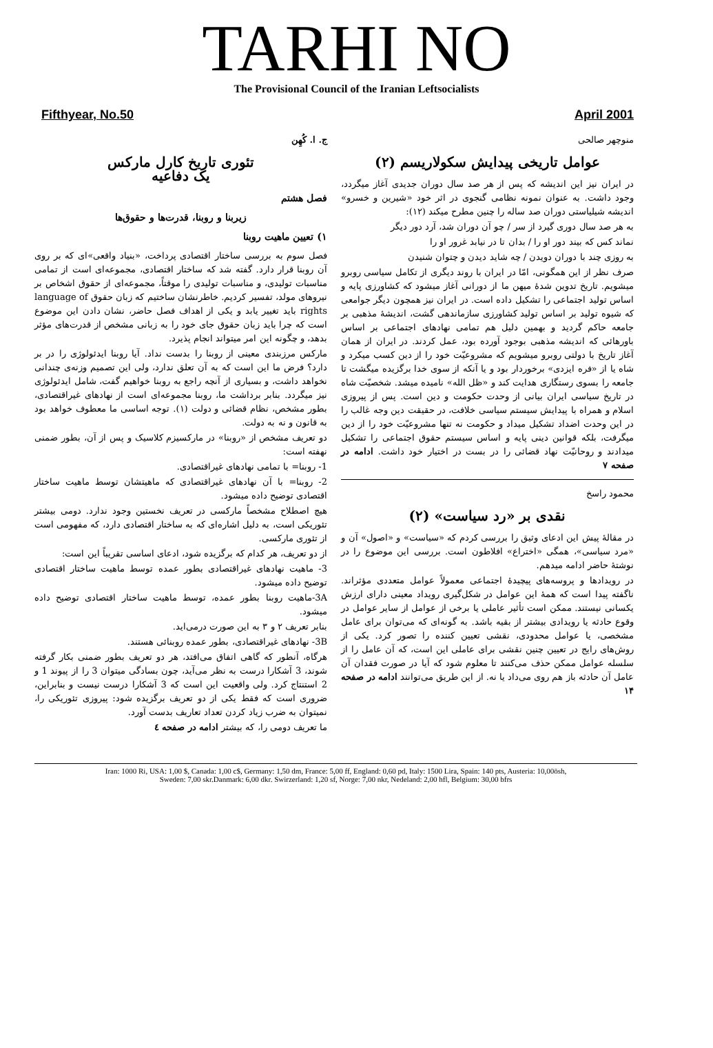TARHI NO
The Provisional Council of the Iranian Leftsocialists
Fifthyear, No.50 April 2001
منوچهر صالحی
عوامل تاریخی پیدایش سکولاریسم (۲)
در ایران نیز این اندیشه که پس از هر صد سال دوران جدیدی آغاز میگردد، وجود داشت. به عنوان نمونه نظامی گنجوی در اثر خود «شیرین و خسرو» اندیشه شیلیاستی دوران صد ساله را چنین مطرح میکند (۱۲):
به هر صد سال دوری گیرد از سر / چو آن دوران شد، آرد دور دیگر
نماند کس که بیند دور او را / بدان تا در نیابد غرور او را
به روزی چند با دوران دویدن / چه شاید دیدن و چتوان شنیدن
صرف نظر از این همگونی، امّا در ایران با روند دیگری از تکامل سیاسی روبرو میشویم. تاریخ تدوین شدهٔ میهن ما از دورانی آغاز میشود که کشاورزی پایه و اساس تولید اجتماعی را تشکیل داده است. در ایران نیز همچون دیگر جوامعی که شیوه تولید بر اساس تولید کشاورزی سازماندهی گشت، اندیشهٔ مذهبی بر جامعه حاکم گردید و بهمین دلیل هم تمامی نهادهای اجتماعی بر اساس باورهائی که اندیشه مذهبی بوجود آورده بود، عمل کردند. در ایران از همان آغاز تاریخ با دولتی روبرو میشویم که مشروعیّت خود را از دین کسب میکرد و شاه یا از «فره ایزدی» برخوردار بود و یا آنکه از سوی خدا برگزیده میگشت تا جامعه را بسوی رستگاری هدایت کند و «ظل الله» نامیده میشد. شخصیّت شاه در تاریخ سیاسی ایران بیانی از وحدت حکومت و دین است. پس از پیروزی اسلام و همراه با پیدایش سیستم سیاسی خلافت، در حقیقت دین وجه غالب را در این وحدت اضداد تشکیل میداد و حکومت نه تنها مشروعیّت خود را از دین میگرفت، بلکه قوانین دینی پایه و اساس سیستم حقوق اجتماعی را تشکیل میدادند و روحانیّت نهاد قضائی را در بست در اختیار خود داشت. ادامه در صفحه ۷
محمود راسخ
نقدی بر «رد سیاست» (۲)
در مقالهٔ پیش این ادعای وثیق را بررسی کردم که «سیاست» و «اصول» آن و «مرد سیاسی»، همگی «اختراع» افلاطون است. بررسی این موضوع را در نوشتهٔ حاضر ادامه میدهم.
در رویدادها و پروسه‌های پیچیدهٔ اجتماعی معمولاً عوامل متعددی مؤثراند. ناگفته پیدا است که همهٔ این عوامل در شکل‌گیری رویداد معینی دارای ارزش یکسانی نیستند. ممکن است تأثیر عاملی یا برخی از عوامل از سایر عوامل در وقوع حادثه یا رویدادی بیشتر از بقیه باشد. به گونه‌ای که می‌توان برای عامل مشخصی، یا عوامل محدودی، نقشی تعیین کننده را تصور کرد. یکی از روش‌های رایج در تعیین چنین نقشی برای عاملی این است، که آن عامل را از سلسله عوامل ممکن حذف می‌کنند تا معلوم شود که آیا در صورت فقدان آن عامل آن حادثه باز هم روی می‌داد یا نه. از این طریق می‌توانند ادامه در صفحه ۱۴
ج. ا. کُهِن
تئوری تاریخ کارل مارکس
یک دفاعیه
فصل هشتم
زیربنا و روبنا، قدرت‌ها و حقوق‌ها
۱) تعیین ماهیت روبنا
فصل سوم به بررسی ساختار اقتصادی پرداخت، «بنیاد واقعی»ای که بر روی آن روبنا قرار دارد. گفته شد که ساختار اقتصادی، مجموعه‌ای است از تمامی مناسبات تولیدی، و مناسبات تولیدی را موقتاً، مجموعه‌ای از حقوق اشخاص بر نیروهای مولد، تفسیر کردیم. خاطرنشان ساختیم که زبان حقوق language of rights باید تغییر یابد و یکی از اهداف فصل حاضر، نشان دادن این موضوع است که چرا باید زبان حقوق جای خود را به زبانی مشخص از قدرت‌های مؤثر بدهد، و چگونه این امر میتواند انجام پذیرد.
مارکس مرزبندی معینی از روبنا را بدست نداد. آیا روبنا ایدئولوژی را در بر دارد؟ فرض ما این است که به آن تعلق ندارد، ولی این تصمیم وزنه‌ی چندانی نخواهد داشت، و بسیاری از آنچه راجع به روبنا خواهیم گفت، شامل ایدئولوژی نیز میگردد. بنابر برداشت ما، روبنا مجموعه‌ای است از نهادهای غیراقتصادی، بطور مشخص، نظام قضائی و دولت (۱). توجه اساسی ما معطوف خواهد بود به قانون و نه به دولت.
دو تعریف مشخص از «روبنا» در مارکسیزم کلاسیک و پس از آن، بطور ضمنی نهفته است:
1- روبنا= با تمامی نهادهای غیراقتصادی.
2- روبنا= با آن نهادهای غیراقتصادی که ماهیتشان توسط ماهیت ساختار اقتصادی توضیح داده میشود.
هیچ اصطلاح مشخصاً مارکسی در تعریف نخستین وجود ندارد. دومی بیشتر تئوریکی است، به دلیل اشاره‌ای که به ساختار اقتصادی دارد، که مفهومی است از تئوری مارکسی.
از دو تعریف، هر کدام که برگزیده شود، ادعای اساسی تقریباً این است:
3- ماهیت نهادهای غیراقتصادی بطور عمده توسط ماهیت ساختار اقتصادی توضیح داده میشود.
3A-ماهیت روبنا بطور عمده، توسط ماهیت ساختار اقتصادی توضیح داده میشود.
بنابر تعریف ۲ و ۳ به این صورت درمی‌اید.
3B- نهادهای غیراقتصادی، بطور عمده روبنائی هستند.
هرگاه، آنطور که گاهی اتفاق می‌افتد، هر دو تعریف بطور ضمنی بکار گرفته شوند، 3 آشکارا درست به نظر می‌آید، چون بسادگی میتوان 3 را از پیوند 1 و 2 استنتاج کرد. ولی واقعیت این است که 3 آشکارا درست نیست و بنابراین، ضروری است که فقط یکی از دو تعریف برگزیده شود: پیروزی تئوریکی را، نمیتوان به ضرب زیاد کردن تعداد تعاریف بدست آورد.
ما تعریف دومی را، که بیشتر ادامه در صفحه ٤
Iran: 1000 Ri, USA: 1,00 $, Canada: 1,00 c$, Germany: 1,50 dm, France: 5,00 ff, England: 0,60 pd, Italy: 1500 Lira, Spain: 140 pts, Austeria: 10,00ösh,
Sweden: 7,00 skr.Danmark: 6,00 dkr. Swirzerland: 1,20 sf, Norge: 7,00 nkr, Nedeland: 2,00 hfl, Belgium: 30,00 bfrs